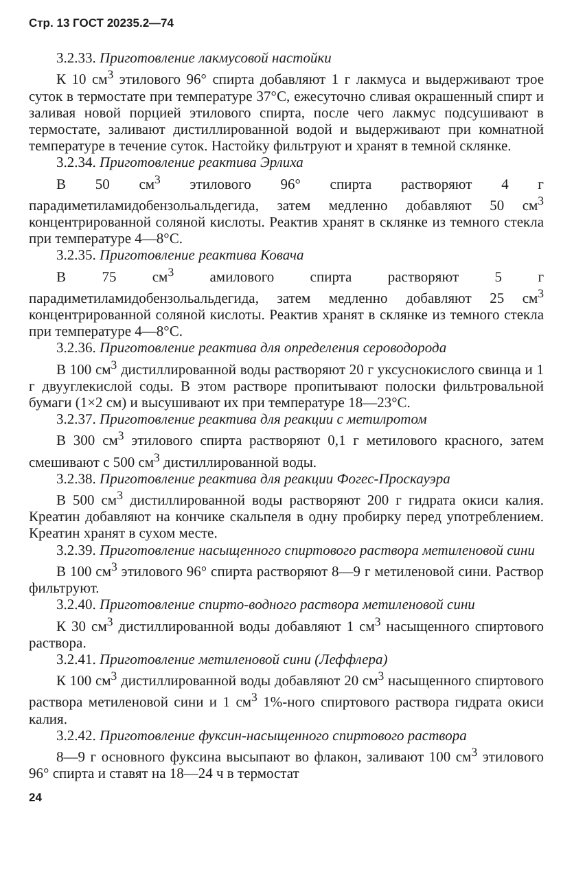Стр. 13 ГОСТ 20235.2—74
3.2.33. Приготовление лакмусовой настойки
К 10 см<sup>3</sup> этилового 96° спирта добавляют 1 г лакмуса и выдерживают трое суток в термостате при температуре 37°С, ежесуточно сливая окрашенный спирт и заливая новой порцией этилового спирта, после чего лакмус подсушивают в термостате, заливают дистиллированной водой и выдерживают при комнатной температуре в течение суток. Настойку фильтруют и хранят в темной склянке.
3.2.34. Приготовление реактива Эрлиха
В 50 см<sup>3</sup> этилового 96° спирта растворяют 4 г парадиметиламидобензольальдегида, затем медленно добавляют 50 см<sup>3</sup> концентрированной соляной кислоты. Реактив хранят в склянке из темного стекла при температуре 4—8°С.
3.2.35. Приготовление реактива Ковача
В 75 см<sup>3</sup> амилового спирта растворяют 5 г парадиметиламидобензольальдегида, затем медленно добавляют 25 см<sup>3</sup> концентрированной соляной кислоты. Реактив хранят в склянке из темного стекла при температуре 4—8°С.
3.2.36. Приготовление реактива для определения сероводорода
В 100 см<sup>3</sup> дистиллированной воды растворяют 20 г уксуснокислого свинца и 1 г двууглекислой соды. В этом растворе пропитывают полоски фильтровальной бумаги (1×2 см) и высушивают их при температуре 18—23°С.
3.2.37. Приготовление реактива для реакции с метилротом
В 300 см<sup>3</sup> этилового спирта растворяют 0,1 г метилового красного, затем смешивают с 500 см<sup>3</sup> дистиллированной воды.
3.2.38. Приготовление реактива для реакции Фогес-Проскауэра
В 500 см<sup>3</sup> дистиллированной воды растворяют 200 г гидрата окиси калия. Креатин добавляют на кончике скальпеля в одну пробирку перед употреблением. Креатин хранят в сухом месте.
3.2.39. Приготовление насыщенного спиртового раствора метиленовой сини
В 100 см<sup>3</sup> этилового 96° спирта растворяют 8—9 г метиленовой сини. Раствор фильтруют.
3.2.40. Приготовление спирто-водного раствора метиленовой сини
К 30 см<sup>3</sup> дистиллированной воды добавляют 1 см<sup>3</sup> насыщенного спиртового раствора.
3.2.41. Приготовление метиленовой сини (Леффлера)
К 100 см<sup>3</sup> дистиллированной воды добавляют 20 см<sup>3</sup> насыщенного спиртового раствора метиленовой сини и 1 см<sup>3</sup> 1%-ного спиртового раствора гидрата окиси калия.
3.2.42. Приготовление фуксин-насыщенного спиртового раствора
8—9 г основного фуксина высыпают во флакон, заливают 100 см<sup>3</sup> этилового 96° спирта и ставят на 18—24 ч в термостат
24